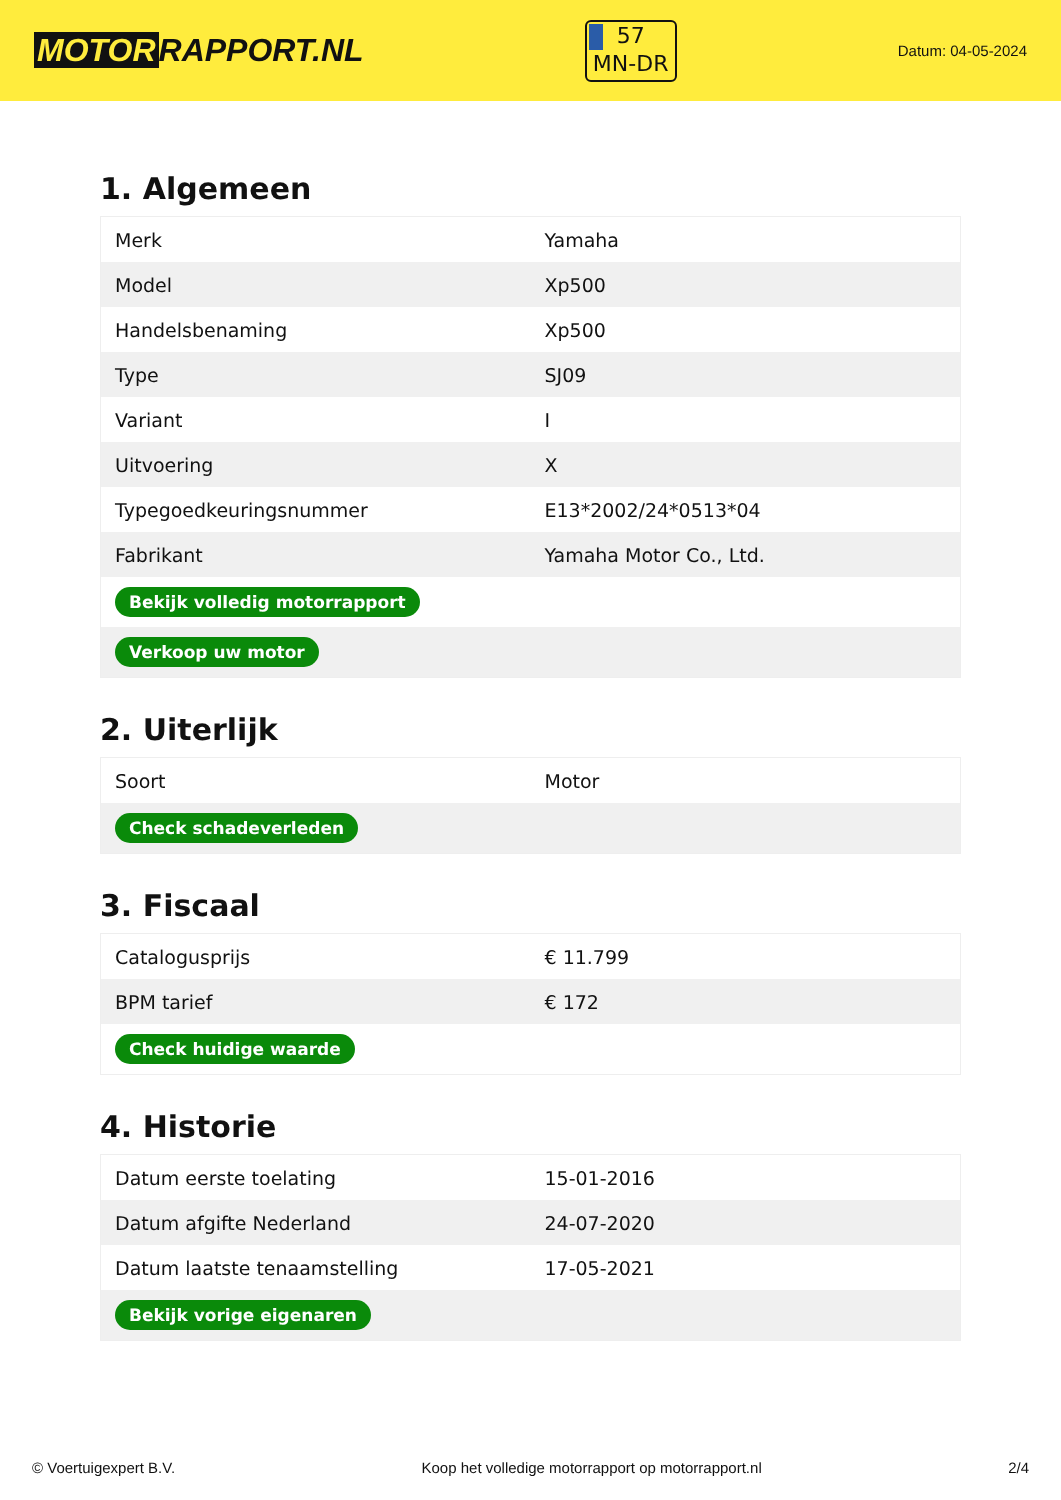MOTOR RAPPORT.NL
57
MN-DR
Datum: 04-05-2024
1. Algemeen
| Merk | Yamaha |
| Model | Xp500 |
| Handelsbenaming | Xp500 |
| Type | SJ09 |
| Variant | I |
| Uitvoering | X |
| Typegoedkeuringsnummer | E13*2002/24*0513*04 |
| Fabrikant | Yamaha Motor Co., Ltd. |
| Bekijk volledig motorrapport | |
| Verkoop uw motor | |
2. Uiterlijk
| Soort | Motor |
| Check schadeverleden | |
3. Fiscaal
| Catalogusprijs | € 11.799 |
| BPM tarief | € 172 |
| Check huidige waarde | |
4. Historie
| Datum eerste toelating | 15-01-2016 |
| Datum afgifte Nederland | 24-07-2020 |
| Datum laatste tenaamstelling | 17-05-2021 |
| Bekijk vorige eigenaren | |
© Voertuigexpert B.V. Koop het volledige motorrapport op motorrapport.nl 2/4